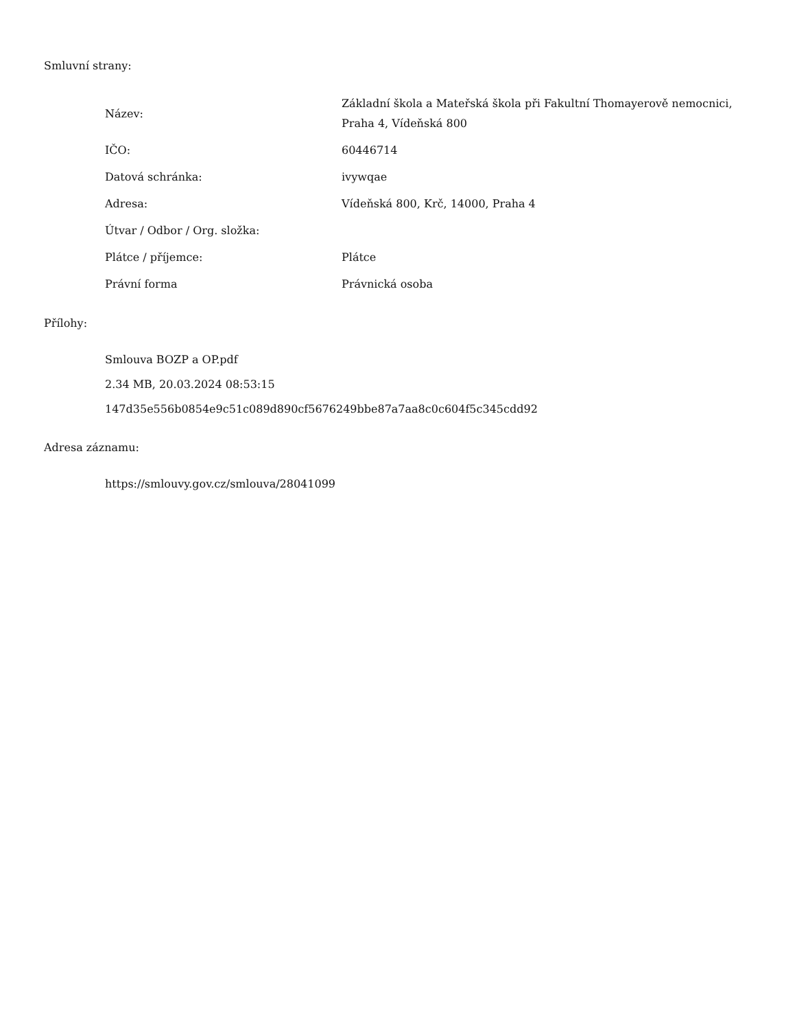Smluvní strany:
| Název: | Základní škola a Mateřská škola při Fakultní Thomayerově nemocnici, Praha 4, Vídeňská 800 |
| IČO: | 60446714 |
| Datová schránka: | ivywqae |
| Adresa: | Vídeňská 800, Krč, 14000, Praha 4 |
| Útvar / Odbor / Org. složka: | |
| Plátce / příjemce: | Plátce |
| Právní forma | Právnická osoba |
Přílohy:
Smlouva BOZP a OP.pdf
2.34 MB, 20.03.2024 08:53:15
147d35e556b0854e9c51c089d890cf5676249bbe87a7aa8c0c604f5c345cdd92
Adresa záznamu:
https://smlouvy.gov.cz/smlouva/28041099